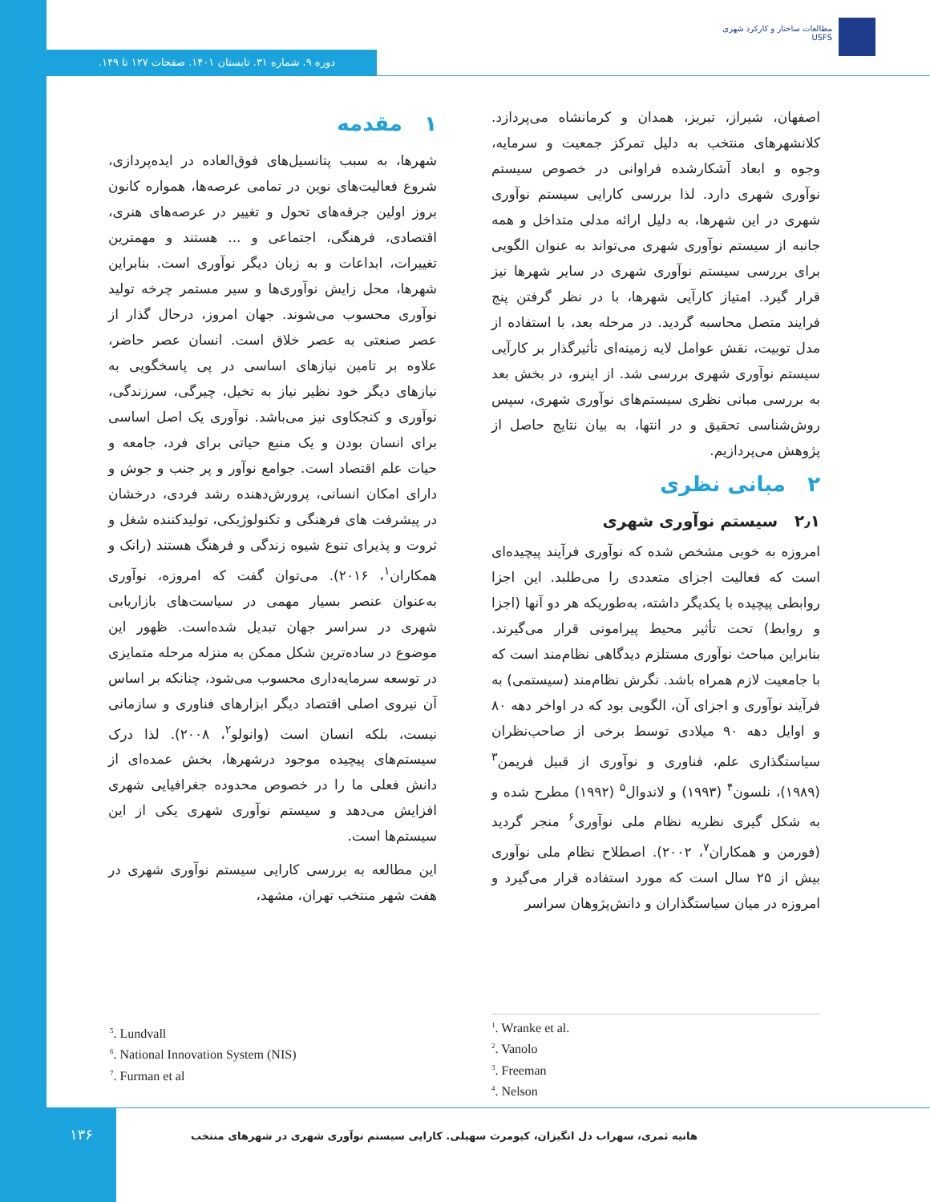مطالعات ساختار و کارکرد شهری
USFS
دوره ۹. شماره ۳۱. تابستان ۱۴۰۱. صفحات ۱۲۷ تا ۱۴۹.
۱ مقدمه
شهرها، به سبب پتانسیل‌های فوق‌العاده در ایده‌پردازی، شروع فعالیت‌های نوین در تمامی عرصه‌ها، همواره کانون بروز اولین جرقه‌های تحول و تغییر در عرصه‌های هنری، اقتصادی، فرهنگی، اجتماعی و ... هستند و مهمترین تغییرات، ابداعات و به زبان دیگر نوآوری است. بنابراین شهرها، محل زایش نوآوری‌ها و سیر مستمر چرخه تولید نوآوری محسوب می‌شوند. جهان امروز، درحال گذار از عصر صنعتی به عصر خلاق است. انسان عصر حاضر، علاوه بر تامین نیازهای اساسی در پی پاسخگویی به نیازهای دیگر خود نظیر نیاز به تخیل، چیرگی، سرزندگی، نوآوری و کنجکاوی نیز می‌باشد. نوآوری یک اصل اساسی برای انسان بودن و یک منبع حیاتی برای فرد، جامعه و حیات علم اقتصاد است. جوامع نوآور و پر جنب و جوش و دارای امکان انسانی، پرورش‌دهنده رشد فردی، درخشان در پیشرفت های فرهنگی و تکنولوژیکی، تولیدکننده شغل و ثروت و پذیرای تنوع شیوه زندگی و فرهنگ هستند (رانک و همکاران<sup>۱</sup>، ۲۰۱۶). می‌توان گفت که امروزه، نوآوری به‌عنوان عنصر بسیار مهمی در سیاست‌های بازاریابی شهری در سراسر جهان تبدیل شده‌است. ظهور این موضوع در ساده‌ترین شکل ممکن به منزله مرحله متمایزی در توسعه سرمایه‌داری محسوب می‌شود، چنانکه بر اساس آن نیروی اصلی اقتصاد دیگر ابزارهای فناوری و سازمانی نیست، بلکه انسان است (وانولو<sup>۲</sup>، ۲۰۰۸). لذا درک سیستم‌های پیچیده موجود درشهرها، بخش عمده‌ای از دانش فعلی ما را در خصوص محدوده جغرافیایی شهری افزایش می‌دهد و سیستم نوآوری شهری یکی از این سیستم‌ها است.
این مطالعه به بررسی کارایی سیستم نوآوری شهری در هفت شهر منتخب تهران، مشهد،
اصفهان، شیراز، تبریز، همدان و کرمانشاه می‌پردازد. کلانشهرهای منتخب به دلیل تمرکز جمعیت و سرمایه، وجوه و ابعاد آشکارشده فراوانی در خصوص سیستم نوآوری شهری دارد. لذا بررسی کارایی سیستم نوآوری شهری در این شهرها، به دلیل ارائه مدلی متداخل و همه جانبه از سیستم نوآوری شهری می‌تواند به عنوان الگویی برای بررسی سیستم نوآوری شهری در سایر شهرها نیز قرار گیرد. امتیاز کارآیی شهرها، با در نظر گرفتن پنج فرایند متصل محاسبه گردید. در مرحله بعد، با استفاده از مدل توبیت، نقش عوامل لایه زمینه‌ای تأثیرگذار بر کارآیی سیستم نوآوری شهری بررسی شد. از اینرو، در بخش بعد به بررسی مبانی نظری سیستم‌های نوآوری شهری، سپس روش‌شناسی تحقیق و در انتها، به بیان نتایج حاصل از پژوهش می‌پردازیم.
۲ مبانی نظری
۲٫۱ سیستم نوآوری شهری
امروزه به خوبی مشخص شده که نوآوری فرآیند پیچیده‌ای است که فعالیت اجزای متعددی را می‌طلبد. این اجزا روابطی پیچیده با یکدیگر داشته، به‌طوریکه هر دو آنها (اجزا و روابط) تحت تأثیر محیط پیرامونی قرار می‌گیرند. بنابراین مباحث نوآوری مستلزم دیدگاهی نظام‌مند است که با جامعیت لازم همراه باشد. نگرش نظام‌مند (سیستمی) به فرآیند نوآوری و اجزای آن، الگویی بود که در اواخر دهه ۸۰ و اوایل دهه ۹۰ میلادی توسط برخی از صاحب‌نظران سیاستگذاری علم، فناوری و نوآوری از قبیل فریمن<sup>۳</sup> (۱۹۸۹)، نلسون<sup>۴</sup> (۱۹۹۳) و لاندوال<sup>۵</sup> (۱۹۹۲) مطرح شده و به شکل گیری نظریه نظام ملی نوآوری<sup>۶</sup> منجر گردید (فورمن و همکاران<sup>۷</sup>، ۲۰۰۲). اصطلاح نظام ملی نوآوری بیش از ۲۵ سال است که مورد استفاده قرار می‌گیرد و امروزه در میان سیاستگذاران و دانش‌پژوهان سراسر
<sup>1</sup>. Wranke et al.
<sup>2</sup>. Vanolo
<sup>3</sup>. Freeman
<sup>4</sup>. Nelson
<sup>5</sup>. Lundvall
<sup>6</sup>. National Innovation System (NIS)
<sup>7</sup>. Furman et al
۱۳۶
هانیه ثمری، سهراب دل انگیزان، کیومرث سهیلی. کارایی سیستم نوآوری شهری در شهرهای منتخب